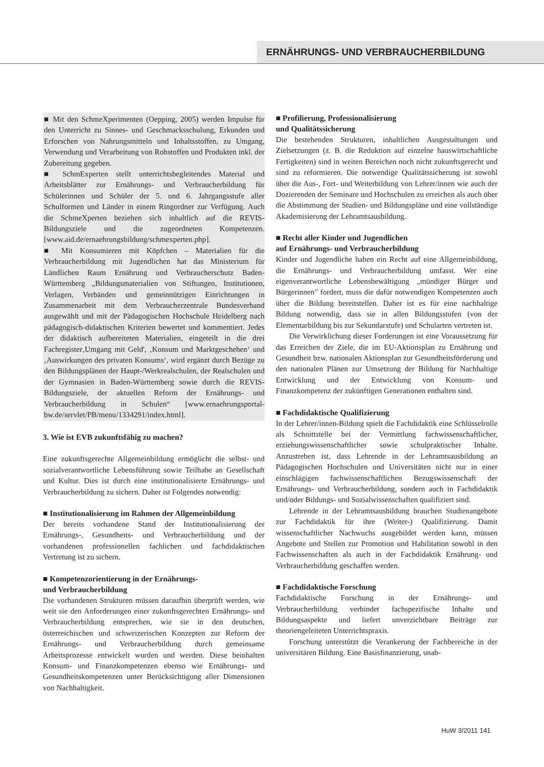ERNÄHRUNGS- UND VERBRAUCHERBILDUNG
■ Mit den SchmeXperimenten (Oepping, 2005) werden Impulse für den Unterricht zu Sinnes- und Geschmacksschulung, Erkunden und Erforschen von Nahrungsmitteln und Inhaltsstoffen, zu Umgang, Verwendung und Verarbeitung von Rohstoffen und Produkten inkl. der Zubereitung gegeben.
■ SchmExperten stellt unterrichtsbegleitendes Material und Arbeitsblätter zur Ernährungs- und Verbraucherbildung für Schülerinnen und Schüler der 5. und 6. Jahrgangsstufe aller Schulformen und Länder in einem Ringordner zur Verfügung. Auch die SchmeXperten beziehen sich inhaltlich auf die REVIS-Bildungsziele und die zugeordneten Kompetenzen. [www.aid.de/ernaehrungsbildung/schmexperten.php].
■ Mit Konsumieren mit Köpfchen – Materialien für die Verbraucherbildung mit Jugendlichen hat das Ministerium für Ländlichen Raum Ernährung und Verbraucherschutz Baden-Württemberg „Bildungsmaterialien von Stiftungen, Institutionen, Verlagen, Verbänden und gemeinnützigen Einrichtungen in Zusammenarbeit mit dem Verbraucherzentrale Bundesverband ausgewählt und mit der Pädagogischen Hochschule Heidelberg nach pädagogisch-didaktischen Kriterien bewertet und kommentiert. Jedes der didaktisch aufbereiteten Materialien, eingeteilt in die drei Fachregister‚Umgang mit Geld', ‚Konsum und Marktgeschehen‘ und ‚Auswirkungen des privaten Konsums‘, wird ergänzt durch Bezüge zu den Bildungsplänen der Haupt-/Werkrealschulen, der Realschulen und der Gymnasien in Baden-Württemberg sowie durch die REVIS-Bildungsziele, der aktuellen Reform der Ernährungs- und Verbraucherbildung in Schulen“ [www.ernaehrungsportal-bw.de/servlet/PB/menu/1334291/index.html].
3. Wie ist EVB zukunftsfähig zu machen?
Eine zukunftsgerechte Allgemeinbildung ermöglicht die selbst- und sozialverantwortliche Lebensführung sowie Teilhabe an Gesellschaft und Kultur. Dies ist durch eine institutionalisierte Ernährungs- und Verbraucherbildung zu sichern. Daher ist Folgendes notwendig:
■ Institutionalisierung im Rahmen der Allgemeinbildung
Der bereits vorhandene Stand der Institutionalisierung der Ernährungs-, Gesundheits- und Verbraucherbildung und der vorhandenen professionellen fachlichen und fachdidaktischen Vertretung ist zu sichern.
■ Kompetenzorientierung in der Ernährungs-
und Verbraucherbildung
Die vorhandenen Strukturen müssen daraufhin überprüft werden, wie weit sie den Anforderungen einer zukunftsgerechten Ernährungs- und Verbraucherbildung entsprechen, wie sie in den deutschen, österreichischen und schweizerischen Konzepten zur Reform der Ernährungs- und Verbraucherbildung durch gemeinsame Arbeitsprozesse entwickelt wurden und werden. Diese beinhalten Konsum- und Finanzkompetenzen ebenso wie Ernährungs- und Gesundheitskompetenzen unter Berücksichtigung aller Dimensionen von Nachhaltigkeit.
■ Profilierung, Professionalisierung
und Qualitätssicherung
Die bestehenden Strukturen, inhaltlichen Ausgestaltungen und Zielsetzungen (z. B. die Reduktion auf einzelne hauswirtschaftliche Fertigkeiten) sind in weiten Bereichen noch nicht zukunftsgerecht und sind zu reformieren. Die notwendige Qualitätssicherung ist sowohl über die Aus-, Fort- und Weiterbildung von Lehrer/innen wie auch der Dozierenden der Seminare und Hochschulen zu erreichen als auch über die Abstimmung der Studien- und Bildungspläne und eine vollständige Akademisierung der Lehramtsausbildung.
■ Recht aller Kinder und Jugendlichen
auf Ernährungs- und Verbraucherbildung
Kinder und Jugendliche haben ein Recht auf eine Allgemeinbildung, die Ernährungs- und Verbraucherbildung umfasst. Wer eine eigenverantwortliche Lebensbewältigung „mündiger Bürger und Bürgerinnen” fordert, muss die dafür notwendigen Kompetenzen auch über die Bildung bereitstellen. Daher ist es für eine nachhaltige Bildung notwendig, dass sie in allen Bildungsstufen (von der Elementarbildung bis zur Sekundarstufe) und Schularten vertreten ist.
Die Verwirklichung dieser Forderungen ist eine Voraussetzung für das Erreichen der Ziele, die im EU-Aktionsplan zu Ernährung und Gesundheit bzw. nationalen Aktionsplan zur Gesundheitsförderung und den nationalen Plänen zur Umsetzung der Bildung für Nachhaltige Entwicklung und der Entwicklung von Konsum- und Finanzkompetenz der zukünftigen Generationen enthalten sind.
■ Fachdidaktische Qualifizierung
In der Lehrer/innen-Bildung spielt die Fachdidaktik eine Schlüsselrolle als Schnittstelle bei der Vermittlung fachwissenschaftlicher, erziehungswissenschaftlicher sowie schulpraktischer Inhalte. Anzustreben ist, dass Lehrende in der Lehramtsausbildung an Pädagogischen Hochschulen und Universitäten nicht nur in einer einschlägigen fachwissenschaftlichen Bezugswissenschaft der Ernährungs- und Verbraucherbildung, sondern auch in Fachdidaktik und/oder Bildungs- und Sozialwissenschaften qualifiziert sind.
Lehrende in der Lehramtsausbildung brauchen Studienangebote zur Fachdidaktik für ihre (Weiter-) Qualifizierung. Damit wissenschaftlicher Nachwuchs ausgebildet werden kann, müssen Angebote und Stellen zur Promotion und Habilitation sowohl in den Fachwissenschaften als auch in der Fachdidaktik Ernährung- und Verbraucherbildung geschaffen werden.
■ Fachdidaktische Forschung
Fachdidaktische Forschung in der Ernährungs- und Verbraucherbildung verbindet fachspezifische Inhalte und Bildungsaspekte und liefert unverzichtbare Beiträge zur theoriengeleiteten Unterrichtspraxis.
Forschung unterstützt die Verankerung der Fachbereiche in der universitären Bildung. Eine Basisfinanzierung, unab-
HuW 3/2011 141